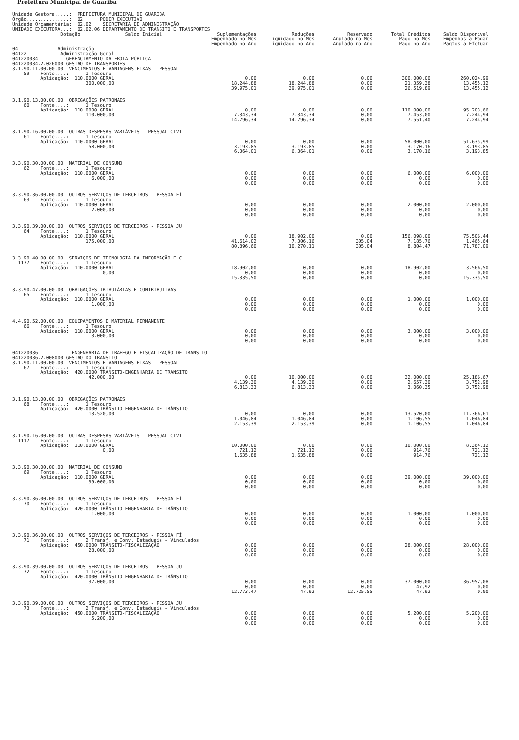Prefeitura Municipal de Guariba
Unidade Gestora.....: PREFEITURA MUNICIPAL DE GUARIBA Órgão...............: 02 PODER EXECUTIVO Unidade Orçamentária: 02.02 SECRETARIA DE ADMINISTRAÇÃO UNIDADE EXECUTORA...: 02.02.06 DEPARTAMENTO DE TRANSITO E TRANSPORTES
| Dotação Saldo Inicial | Suplementações Empenhado no Mês Empenhado no Ano | Reduções Liquidado no Mês Liquidado no Ano | Reservado Anulado no Mês Anulado no Ano | Total Créditos Pago no Mês Pago no Ano | Saldo Disponível Empenhos a Pagar Pagtos a Efetuar |
| --- | --- | --- | --- | --- | --- |
| 04 Administração 04122 Administração Geral 041220034 GERENCIAMENTO DA FROTA PÚBLICA 041220034.2.026000 GESTAO DE TRANSPORTES | | | | | |
| 3.1.90.11.00.00.00 VENCIMENTOS E VANTAGENS FIXAS - PESSOAL 59 Fonte....: 1 Tesouro Aplicação: 110.0000 GERAL 300.000,00 | 0,00 18.244,88 39.975,01 | 0,00 18.244,88 39.975,01 | 0,00 0,00 0,00 | 300.000,00 21.359,38 26.519,89 | 260.024,99 13.455,12 13.455,12 |
| 3.1.90.13.00.00.00 OBRIGAÇÕES PATRONAIS 60 Fonte....: 1 Tesouro Aplicação: 110.0000 GERAL 110.000,00 | 0,00 7.343,34 14.796,34 | 0,00 7.343,34 14.796,34 | 0,00 0,00 0,00 | 110.000,00 7.453,00 7.551,40 | 95.203,66 7.244,94 7.244,94 |
| 3.1.90.16.00.00.00 OUTRAS DESPESAS VARIÁVEIS - PESSOAL CIVI 61 Fonte....: 1 Tesouro Aplicação: 110.0000 GERAL 58.000,00 | 0,00 3.193,85 6.364,01 | 0,00 3.193,85 6.364,01 | 0,00 0,00 0,00 | 58.000,00 3.170,16 3.170,16 | 51.635,99 3.193,85 3.193,85 |
| 3.3.90.30.00.00.00 MATERIAL DE CONSUMO 62 Fonte....: 1 Tesouro Aplicação: 110.0000 GERAL 6.000,00 | 0,00 0,00 0,00 | 0,00 0,00 0,00 | 0,00 0,00 0,00 | 6.000,00 0,00 0,00 | 6.000,00 0,00 0,00 |
| 3.3.90.36.00.00.00 OUTROS SERVIÇOS DE TERCEIROS - PESSOA FÍ 63 Fonte....: 1 Tesouro Aplicação: 110.0000 GERAL 2.000,00 | 0,00 0,00 0,00 | 0,00 0,00 0,00 | 0,00 0,00 0,00 | 2.000,00 0,00 0,00 | 2.000,00 0,00 0,00 |
| 3.3.90.39.00.00.00 OUTROS SERVIÇOS DE TERCEIROS - PESSOA JU 64 Fonte....: 1 Tesouro Aplicação: 110.0000 GERAL 175.000,00 | 0,00 41.614,02 80.896,60 | 18.902,00 7.306,16 10.270,11 | 0,00 305,04 305,04 | 156.098,00 7.185,76 8.804,47 | 75.506,44 1.465,64 71.787,09 |
| 3.3.90.40.00.00.00 SERVIÇOS DE TECNOLOGIA DA INFORMAÇÃO E C 1177 Fonte....: 1 Tesouro Aplicação: 110.0000 GERAL 0,00 | 18.902,00 0,00 15.335,50 | 0,00 0,00 0,00 | 0,00 0,00 0,00 | 18.902,00 0,00 0,00 | 3.566,50 0,00 15.335,50 |
| 3.3.90.47.00.00.00 OBRIGAÇÕES TRIBUTÁRIAS E CONTRIBUTIVAS 65 Fonte....: 1 Tesouro Aplicação: 110.0000 GERAL 1.000,00 | 0,00 0,00 0,00 | 0,00 0,00 0,00 | 0,00 0,00 0,00 | 1.000,00 0,00 0,00 | 1.000,00 0,00 0,00 |
| 4.4.90.52.00.00.00 EQUIPAMENTOS E MATERIAL PERMANENTE 66 Fonte....: 1 Tesouro Aplicação: 110.0000 GERAL 3.000,00 | 0,00 0,00 0,00 | 0,00 0,00 0,00 | 0,00 0,00 0,00 | 3.000,00 0,00 0,00 | 3.000,00 0,00 0,00 |
| 041220036 ENGENHARIA DE TRAFEGO E FISCALIZAÇÃO DE TRANSITO 041220036.2.008000 GESTAO DO TRANSITO | | | | | |
| 3.1.90.11.00.00.00 VENCIMENTOS E VANTAGENS FIXAS - PESSOAL 67 Fonte....: 1 Tesouro Aplicação: 420.0000 TRÂNSITO-ENGENHARIA DE TRÂNSITO 42.000,00 | 0,00 4.139,30 6.813,33 | 10.000,00 4.139,30 6.813,33 | 0,00 0,00 0,00 | 32.000,00 2.657,30 3.060,35 | 25.186,67 3.752,98 3.752,98 |
| 3.1.90.13.00.00.00 OBRIGAÇÕES PATRONAIS 68 Fonte....: 1 Tesouro Aplicação: 420.0000 TRÂNSITO-ENGENHARIA DE TRÂNSITO 13.520,00 | 0,00 1.046,84 2.153,39 | 0,00 1.046,84 2.153,39 | 0,00 0,00 0,00 | 13.520,00 1.106,55 1.106,55 | 11.366,61 1.046,84 1.046,84 |
| 3.1.90.16.00.00.00 OUTRAS DESPESAS VARIÁVEIS - PESSOAL CIVI 1117 Fonte....: 1 Tesouro Aplicação: 110.0000 GERAL 0,00 | 10.000,00 721,12 1.635,88 | 0,00 721,12 1.635,88 | 0,00 0,00 0,00 | 10.000,00 914,76 914,76 | 8.364,12 721,12 721,12 |
| 3.3.90.30.00.00.00 MATERIAL DE CONSUMO 69 Fonte....: 1 Tesouro Aplicação: 110.0000 GERAL 39.000,00 | 0,00 0,00 0,00 | 0,00 0,00 0,00 | 0,00 0,00 0,00 | 39.000,00 0,00 0,00 | 39.000,00 0,00 0,00 |
| 3.3.90.36.00.00.00 OUTROS SERVIÇOS DE TERCEIROS - PESSOA FÍ 70 Fonte....: 1 Tesouro Aplicação: 420.0000 TRÂNSITO-ENGENHARIA DE TRÂNSITO 1.000,00 | 0,00 0,00 0,00 | 0,00 0,00 0,00 | 0,00 0,00 0,00 | 1.000,00 0,00 0,00 | 1.000,00 0,00 0,00 |
| 3.3.90.36.00.00.00 OUTROS SERVIÇOS DE TERCEIROS - PESSOA FÍ 71 Fonte....: 2 Transf. e Conv. Estaduais - Vinculados Aplicação: 450.0000 TRÂNSITO-FISCALIZAÇÃO 28.000,00 | 0,00 0,00 0,00 | 0,00 0,00 0,00 | 0,00 0,00 0,00 | 28.000,00 0,00 0,00 | 28.000,00 0,00 0,00 |
| 3.3.90.39.00.00.00 OUTROS SERVIÇOS DE TERCEIROS - PESSOA JU 72 Fonte....: 1 Tesouro Aplicação: 420.0000 TRÂNSITO-ENGENHARIA DE TRÂNSITO 37.000,00 | 0,00 0,00 12.773,47 | 0,00 0,00 47,92 | 0,00 0,00 12.725,55 | 37.000,00 47,92 47,92 | 36.952,08 0,00 0,00 |
| 3.3.90.39.00.00.00 OUTROS SERVIÇOS DE TERCEIROS - PESSOA JU 73 Fonte....: 2 Transf. e Conv. Estaduais - Vinculados Aplicação: 450.0000 TRÂNSITO-FISCALIZAÇÃO 5.200,00 | 0,00 0,00 0,00 | 0,00 0,00 0,00 | 0,00 0,00 0,00 | 5.200,00 0,00 0,00 | 5.200,00 0,00 0,00 |